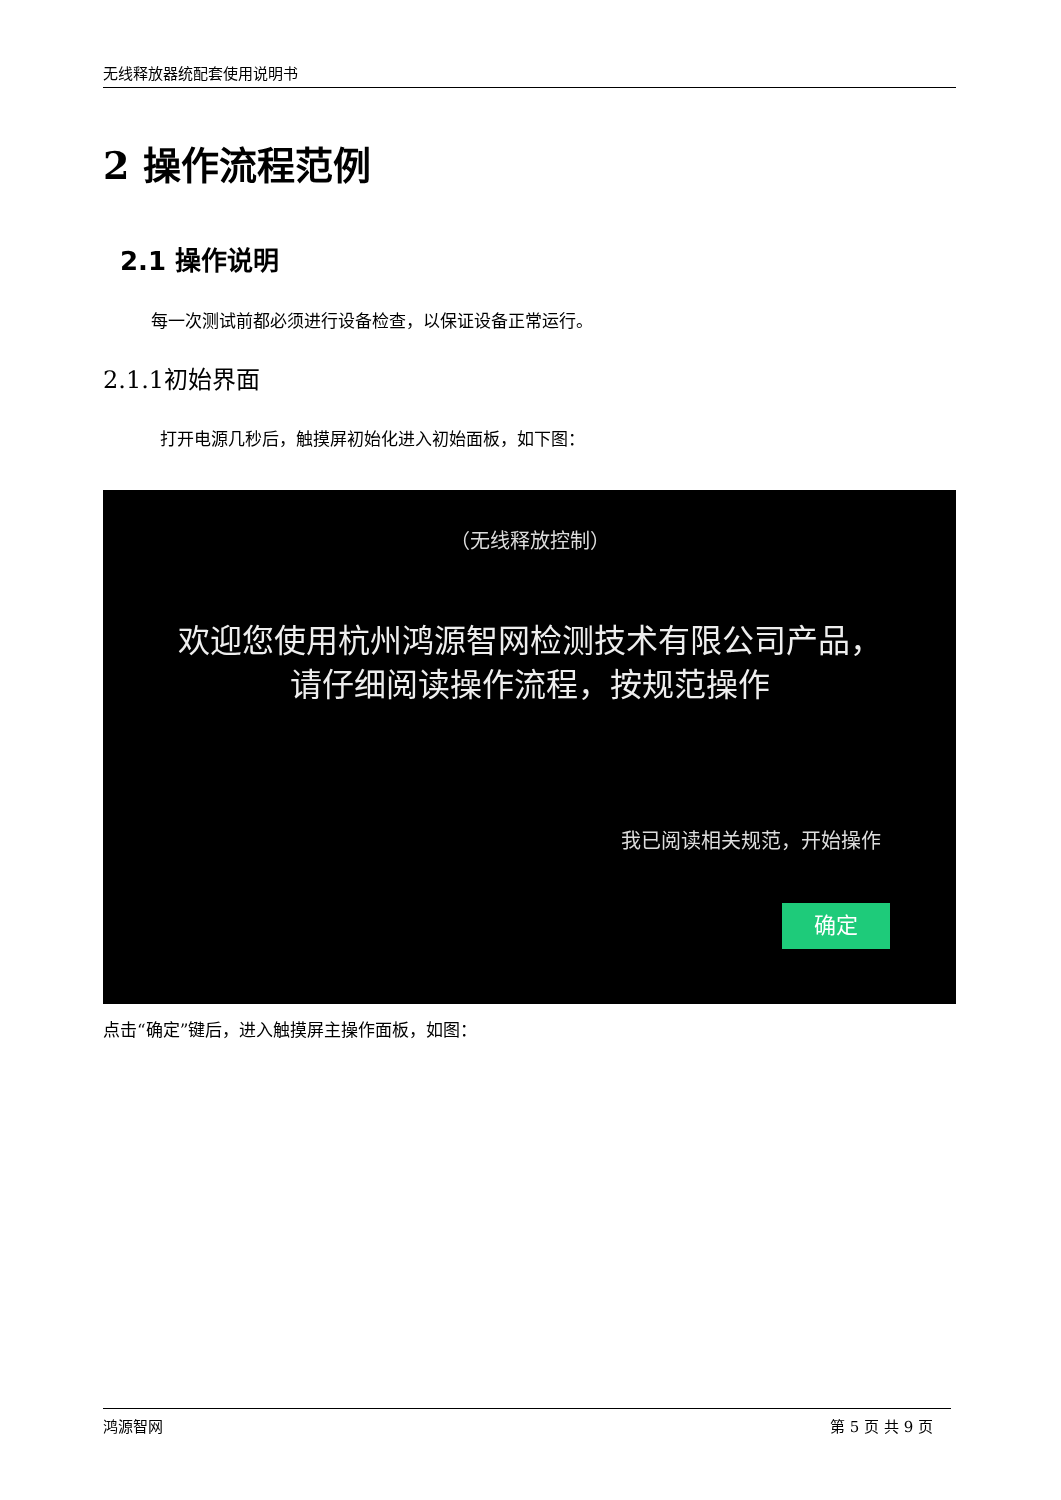无线释放器统配套使用说明书
2 操作流程范例
2.1 操作说明
每一次测试前都必须进行设备检查，以保证设备正常运行。
2.1.1初始界面
打开电源几秒后，触摸屏初始化进入初始面板，如下图：
（无线释放控制）
欢迎您使用杭州鸿源智网检测技术有限公司产品，
请仔细阅读操作流程，按规范操作
我已阅读相关规范，开始操作
确定
点击“确定”键后，进入触摸屏主操作面板，如图：
鸿源智网 第 5 页 共 9 页